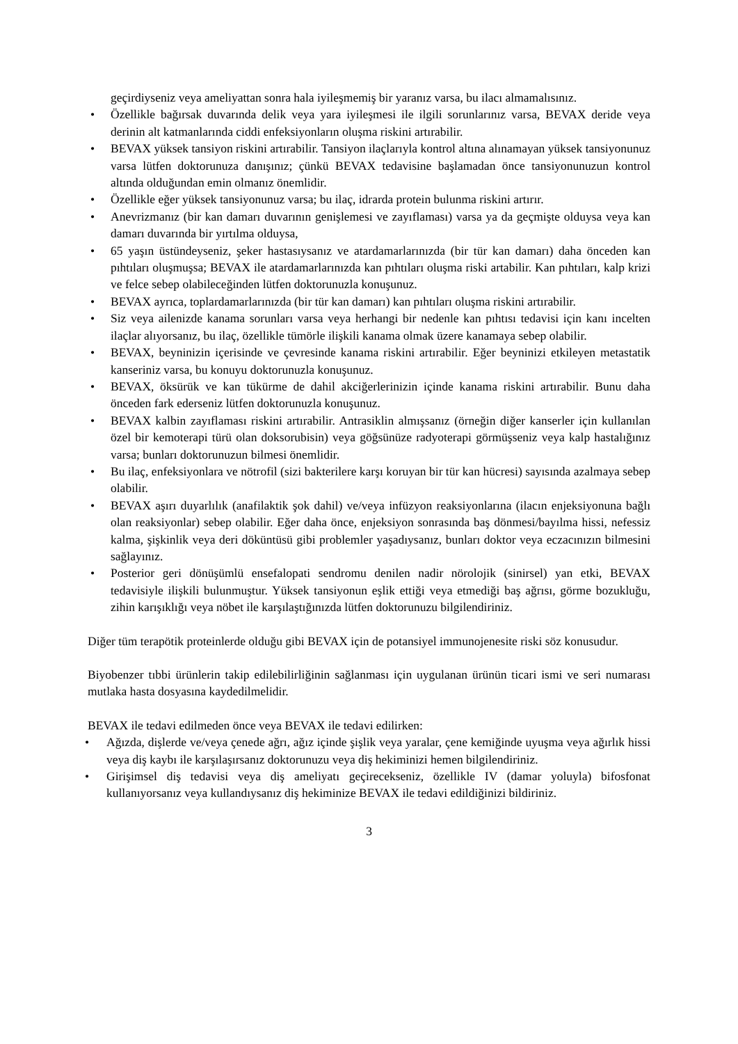geçirdiyseniz veya ameliyattan sonra hala iyileşmemiş bir yaranız varsa, bu ilacı almamalısınız.
• Özellikle bağırsak duvarında delik veya yara iyileşmesi ile ilgili sorunlarınız varsa, BEVAX deride veya derinin alt katmanlarında ciddi enfeksiyonların oluşma riskini artırabilir.
• BEVAX yüksek tansiyon riskini artırabilir. Tansiyon ilaçlarıyla kontrol altına alınamayan yüksek tansiyonunuz varsa lütfen doktorunuza danışınız; çünkü BEVAX tedavisine başlamadan önce tansiyonunuzun kontrol altında olduğundan emin olmanız önemlidir.
• Özellikle eğer yüksek tansiyonunuz varsa; bu ilaç, idrarda protein bulunma riskini artırır.
• Anevrizmanız (bir kan damarı duvarının genişlemesi ve zayıflaması) varsa ya da geçmişte olduysa veya kan damarı duvarında bir yırtılma olduysa,
• 65 yaşın üstündeyseniz, şeker hastasıysanız ve atardamarlarınızda (bir tür kan damarı) daha önceden kan pıhtıları oluşmuşsa; BEVAX ile atardamarlarınızda kan pıhtıları oluşma riski artabilir. Kan pıhtıları, kalp krizi ve felce sebep olabileceğinden lütfen doktorunuzla konuşunuz.
• BEVAX ayrıca, toplardamarlarınızda (bir tür kan damarı) kan pıhtıları oluşma riskini artırabilir.
• Siz veya ailenizde kanama sorunları varsa veya herhangi bir nedenle kan pıhtısı tedavisi için kanı incelten ilaçlar alıyorsanız, bu ilaç, özellikle tümörle ilişkili kanama olmak üzere kanamaya sebep olabilir.
• BEVAX, beyninizin içerisinde ve çevresinde kanama riskini artırabilir. Eğer beyninizi etkileyen metastatik kanseriniz varsa, bu konuyu doktorunuzla konuşunuz.
• BEVAX, öksürük ve kan tükürme de dahil akciğerlerinizin içinde kanama riskini artırabilir. Bunu daha önceden fark ederseniz lütfen doktorunuzla konuşunuz.
• BEVAX kalbin zayıflaması riskini artırabilir. Antrasiklin almışsanız (örneğin diğer kanserler için kullanılan özel bir kemoterapi türü olan doksorubisin) veya göğsünüze radyoterapi görmüşseniz veya kalp hastalığınız varsa; bunları doktorunuzun bilmesi önemlidir.
• Bu ilaç, enfeksiyonlara ve nötrofil (sizi bakterilere karşı koruyan bir tür kan hücresi) sayısında azalmaya sebep olabilir.
• BEVAX aşırı duyarlılık (anafilaktik şok dahil) ve/veya infüzyon reaksiyonlarına (ilacın enjeksiyonuna bağlı olan reaksiyonlar) sebep olabilir. Eğer daha önce, enjeksiyon sonrasında baş dönmesi/bayılma hissi, nefessiz kalma, şişkinlik veya deri döküntüsü gibi problemler yaşadıysanız, bunları doktor veya eczacınızın bilmesini sağlayınız.
• Posterior geri dönüşümlü ensefalopati sendromu denilen nadir nörolojik (sinirsel) yan etki, BEVAX tedavisiyle ilişkili bulunmuştur. Yüksek tansiyonun eşlik ettiği veya etmediği baş ağrısı, görme bozukluğu, zihin karışıklığı veya nöbet ile karşılaştığınızda lütfen doktorunuzu bilgilendiriniz.
Diğer tüm terapötik proteinlerde olduğu gibi BEVAX için de potansiyel immunojenesite riski söz konusudur.
Biyobenzer tıbbi ürünlerin takip edilebilirliğinin sağlanması için uygulanan ürünün ticari ismi ve seri numarası mutlaka hasta dosyasına kaydedilmelidir.
BEVAX ile tedavi edilmeden önce veya BEVAX ile tedavi edilirken:
• Ağızda, dişlerde ve/veya çenede ağrı, ağız içinde şişlik veya yaralar, çene kemiğinde uyuşma veya ağırlık hissi veya diş kaybı ile karşılaşırsanız doktorunuzu veya diş hekiminizi hemen bilgilendiriniz.
• Girişimsel diş tedavisi veya diş ameliyatı geçirecekseniz, özellikle IV (damar yoluyla) bifosfonat kullanıyorsanız veya kullandıysanız diş hekiminize BEVAX ile tedavi edildiğinizi bildiriniz.
3